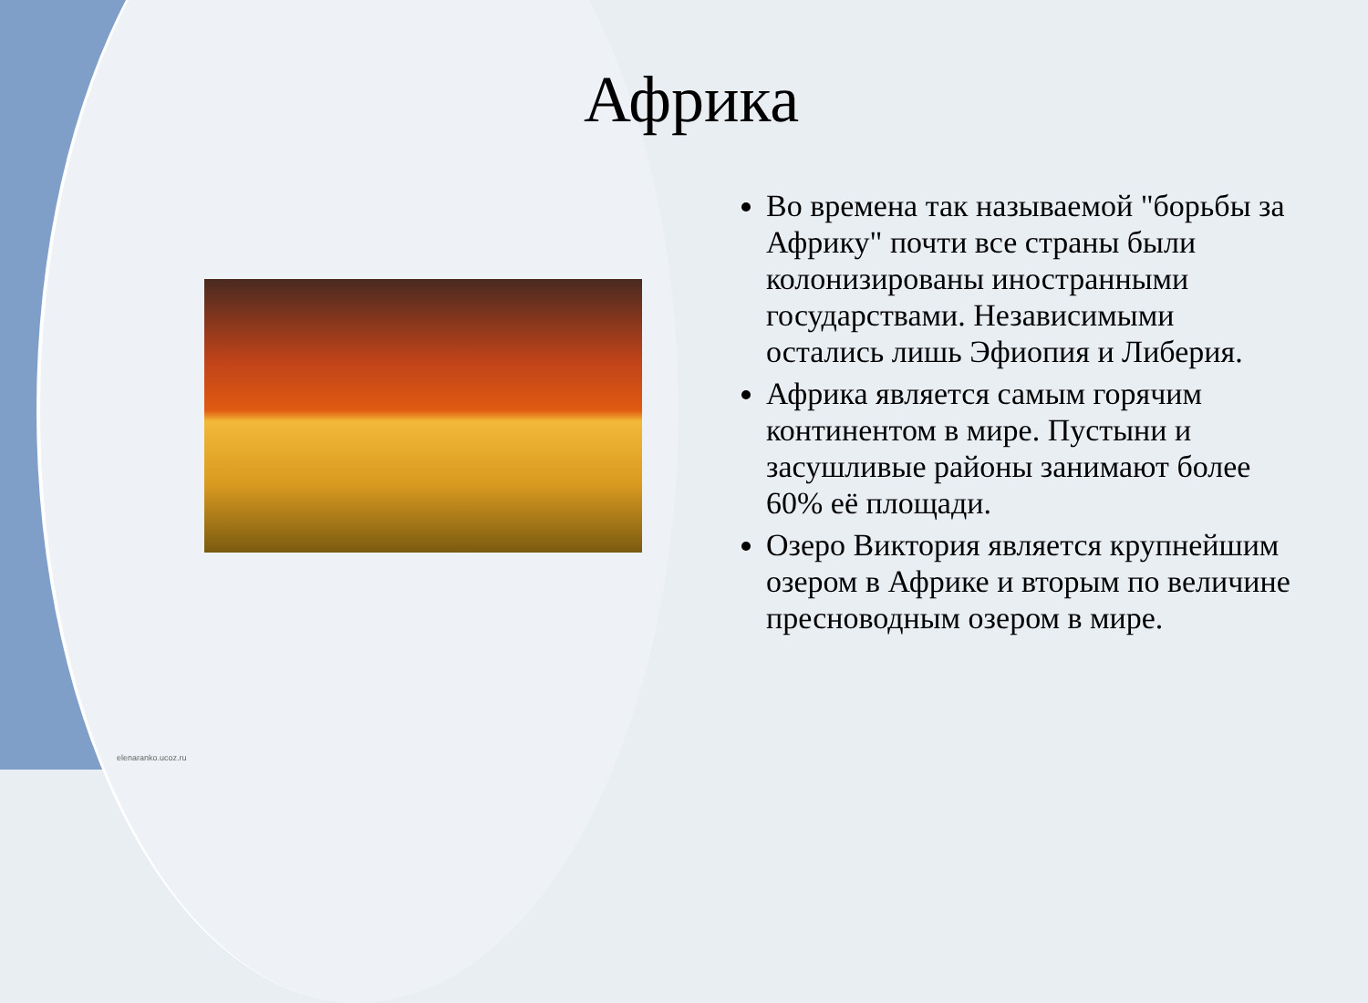Африка
Во времена так называемой "борьбы за Африку" почти все страны были колонизированы иностранными государствами. Независимыми остались лишь Эфиопия и Либерия.
Африка является самым горячим континентом в мире. Пустыни и засушливые районы занимают более 60% её площади.
Озеро Виктория является крупнейшим озером в Африке и вторым по величине пресноводным озером в мире.
elenaranko.ucoz.ru